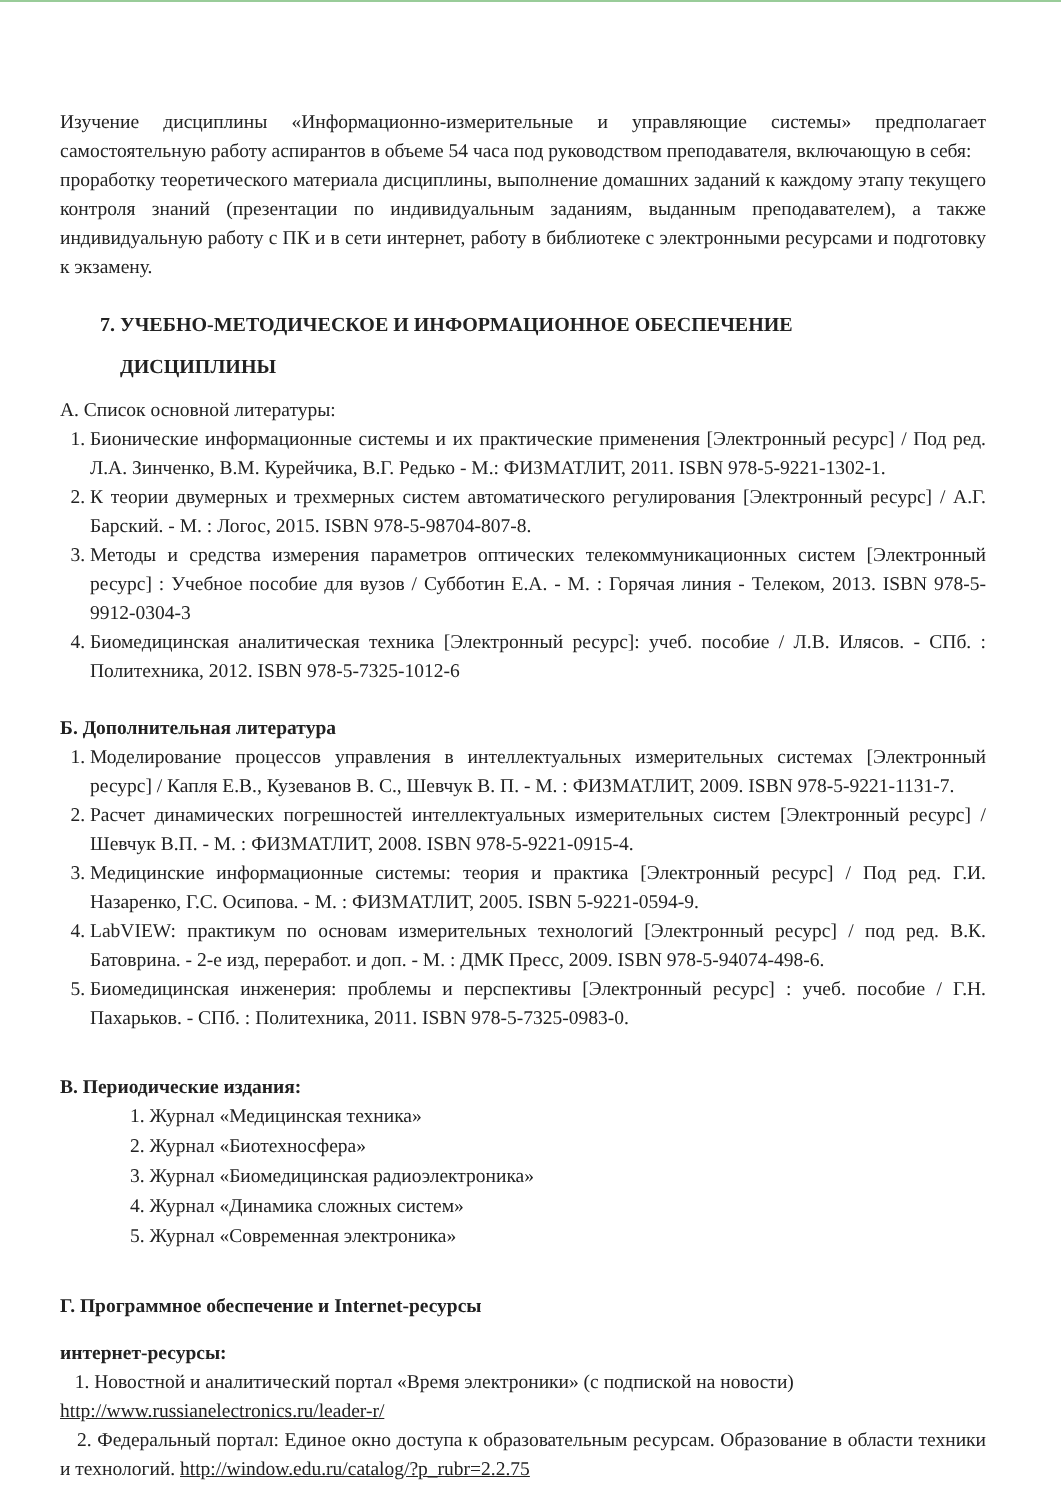Изучение дисциплины «Информационно-измерительные и управляющие системы» предполагает самостоятельную работу аспирантов в объеме 54 часа под руководством преподавателя, включающую в себя:
проработку теоретического материала дисциплины, выполнение домашних заданий к каждому этапу текущего контроля знаний (презентации по индивидуальным заданиям, выданным преподавателем), а также индивидуальную работу с ПК и в сети интернет, работу в библиотеке с электронными ресурсами и подготовку к экзамену.
7. УЧЕБНО-МЕТОДИЧЕСКОЕ И ИНФОРМАЦИОННОЕ ОБЕСПЕЧЕНИЕ
ДИСЦИПЛИНЫ
А. Список основной литературы:
1. Бионические информационные системы и их практические применения [Электронный ресурс] / Под ред. Л.А. Зинченко, В.М. Курейчика, В.Г. Редько - М.: ФИЗМАТЛИТ, 2011. ISBN 978-5-9221-1302-1.
2. К теории двумерных и трехмерных систем автоматического регулирования [Электронный ресурс] / А.Г. Барский. - М. : Логос, 2015. ISBN 978-5-98704-807-8.
3. Методы и средства измерения параметров оптических телекоммуникационных систем [Электронный ресурс] : Учебное пособие для вузов / Субботин Е.А. - М. : Горячая линия - Телеком, 2013. ISBN 978-5-9912-0304-3
4. Биомедицинская аналитическая техника [Электронный ресурс]: учеб. пособие / Л.В. Илясов. - СПб. : Политехника, 2012. ISBN 978-5-7325-1012-6
Б. Дополнительная литература
1. Моделирование процессов управления в интеллектуальных измерительных системах [Электронный ресурс] / Капля Е.В., Кузеванов В. С., Шевчук В. П. - М. : ФИЗМАТЛИТ, 2009. ISBN 978-5-9221-1131-7.
2. Расчет динамических погрешностей интеллектуальных измерительных систем [Электронный ресурс] / Шевчук В.П. - М. : ФИЗМАТЛИТ, 2008. ISBN 978-5-9221-0915-4.
3. Медицинские информационные системы: теория и практика [Электронный ресурс] / Под ред. Г.И. Назаренко, Г.С. Осипова. - М. : ФИЗМАТЛИТ, 2005. ISBN 5-9221-0594-9.
4. LabVIEW: практикум по основам измерительных технологий [Электронный ресурс] / под ред. В.К. Батоврина. - 2-е изд, переработ. и доп. - М. : ДМК Пресс, 2009. ISBN 978-5-94074-498-6.
5. Биомедицинская инженерия: проблемы и перспективы [Электронный ресурс] : учеб. пособие / Г.Н. Пахарьков. - СПб. : Политехника, 2011. ISBN 978-5-7325-0983-0.
В. Периодические издания:
1. Журнал «Медицинская техника»
2. Журнал «Биотехносфера»
3. Журнал «Биомедицинская радиоэлектроника»
4. Журнал «Динамика сложных систем»
5. Журнал «Современная электроника»
Г. Программное обеспечение и Internet-ресурсы
интернет-ресурсы:
1. Новостной и аналитический портал «Время электроники» (с подпиской на новости)
http://www.russianelectronics.ru/leader-r/
2. Федеральный портал: Единое окно доступа к образовательным ресурсам. Образование в области техники и технологий. http://window.edu.ru/catalog/?p_rubr=2.2.75